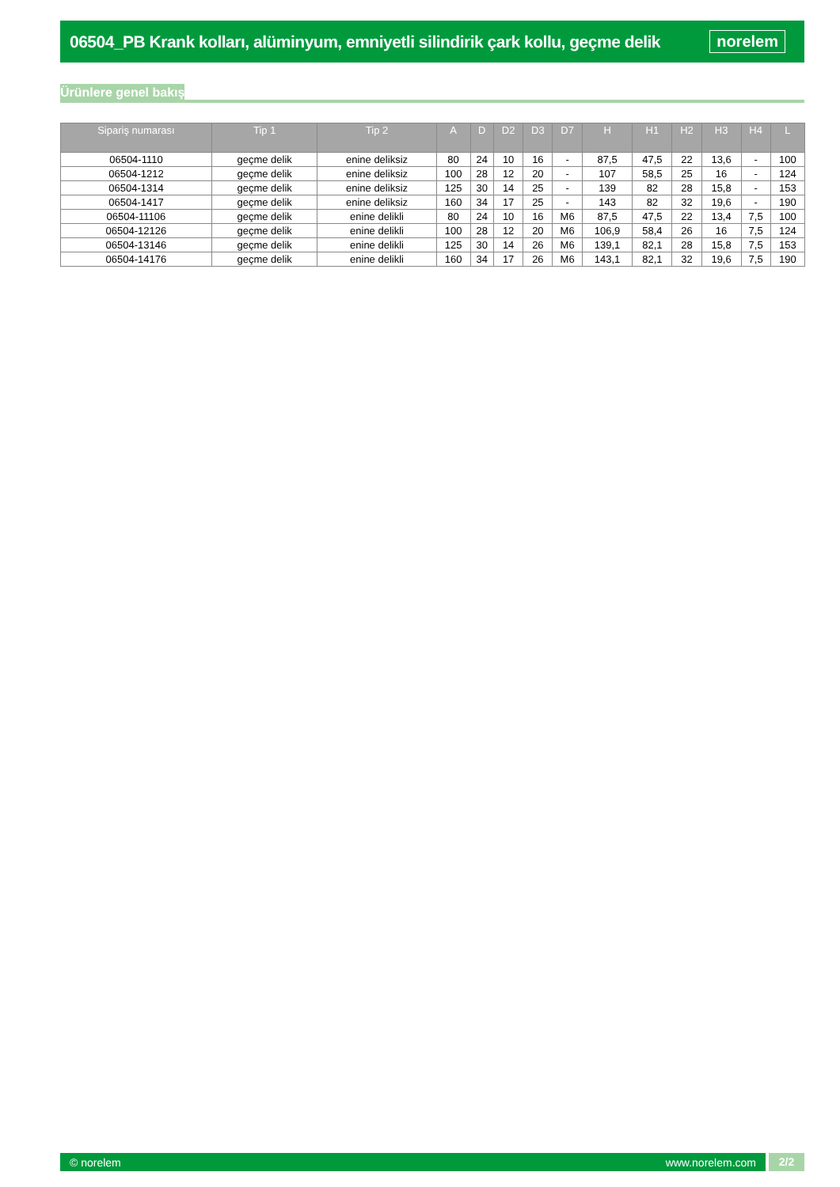06504_PB Krank kolları, alüminyum, emniyetli silindirik çark kollu, geçme delik
norelem
Ürünlere genel bakış
| Sipariş numarası | Tip 1 | Tip 2 | A | D | D2 | D3 | D7 | H | H1 | H2 | H3 | H4 | L |
| --- | --- | --- | --- | --- | --- | --- | --- | --- | --- | --- | --- | --- | --- |
| 06504-1110 | geçme delik | enine deliksiz | 80 | 24 | 10 | 16 | - | 87,5 | 47,5 | 22 | 13,6 | - | 100 |
| 06504-1212 | geçme delik | enine deliksiz | 100 | 28 | 12 | 20 | - | 107 | 58,5 | 25 | 16 | - | 124 |
| 06504-1314 | geçme delik | enine deliksiz | 125 | 30 | 14 | 25 | - | 139 | 82 | 28 | 15,8 | - | 153 |
| 06504-1417 | geçme delik | enine deliksiz | 160 | 34 | 17 | 25 | - | 143 | 82 | 32 | 19,6 | - | 190 |
| 06504-11106 | geçme delik | enine delikli | 80 | 24 | 10 | 16 | M6 | 87,5 | 47,5 | 22 | 13,4 | 7,5 | 100 |
| 06504-12126 | geçme delik | enine delikli | 100 | 28 | 12 | 20 | M6 | 106,9 | 58,4 | 26 | 16 | 7,5 | 124 |
| 06504-13146 | geçme delik | enine delikli | 125 | 30 | 14 | 26 | M6 | 139,1 | 82,1 | 28 | 15,8 | 7,5 | 153 |
| 06504-14176 | geçme delik | enine delikli | 160 | 34 | 17 | 26 | M6 | 143,1 | 82,1 | 32 | 19,6 | 7,5 | 190 |
© norelem www.norelem.com
2/2